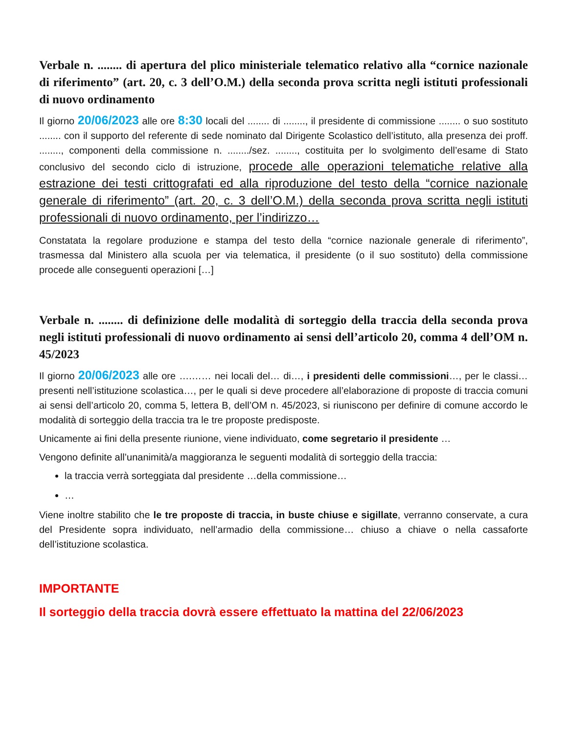Verbale n. ........ di apertura del plico ministeriale telematico relativo alla “cornice nazionale di riferimento” (art. 20, c. 3 dell’O.M.) della seconda prova scritta negli istituti professionali di nuovo ordinamento
Il giorno 20/06/2023 alle ore 8:30 locali del ........ di ........, il presidente di commissione ........ o suo sostituto ........ con il supporto del referente di sede nominato dal Dirigente Scolastico dell’istituto, alla presenza dei proff. ........, componenti della commissione n. ......../sez. ........, costituita per lo svolgimento dell’esame di Stato conclusivo del secondo ciclo di istruzione, procede alle operazioni telematiche relative alla estrazione dei testi crittografati ed alla riproduzione del testo della “cornice nazionale generale di riferimento” (art. 20, c. 3 dell’O.M.) della seconda prova scritta negli istituti professionali di nuovo ordinamento, per l’indirizzo…
Constatata la regolare produzione e stampa del testo della “cornice nazionale generale di riferimento”, trasmessa dal Ministero alla scuola per via telematica, il presidente (o il suo sostituto) della commissione procede alle conseguenti operazioni […]
Verbale n. ........ di definizione delle modalità di sorteggio della traccia della seconda prova negli istituti professionali di nuovo ordinamento ai sensi dell’articolo 20, comma 4 dell’OM n. 45/2023
Il giorno 20/06/2023 alle ore ….…… nei locali del… di…, i presidenti delle commissioni…, per le classi… presenti nell’istituzione scolastica…, per le quali si deve procedere all’elaborazione di proposte di traccia comuni ai sensi dell’articolo 20, comma 5, lettera B, dell’OM n. 45/2023, si riuniscono per definire di comune accordo le modalità di sorteggio della traccia tra le tre proposte predisposte.
Unicamente ai fini della presente riunione, viene individuato, come segretario il presidente …
Vengono definite all’unanimità/a maggioranza le seguenti modalità di sorteggio della traccia:
la traccia verrà sorteggiata dal presidente …della commissione…
…
Viene inoltre stabilito che le tre proposte di traccia, in buste chiuse e sigillate, verranno conservate, a cura del Presidente sopra individuato, nell’armadio della commissione… chiuso a chiave o nella cassaforte dell’istituzione scolastica.
IMPORTANTE
Il sorteggio della traccia dovrà essere effettuato la mattina del 22/06/2023